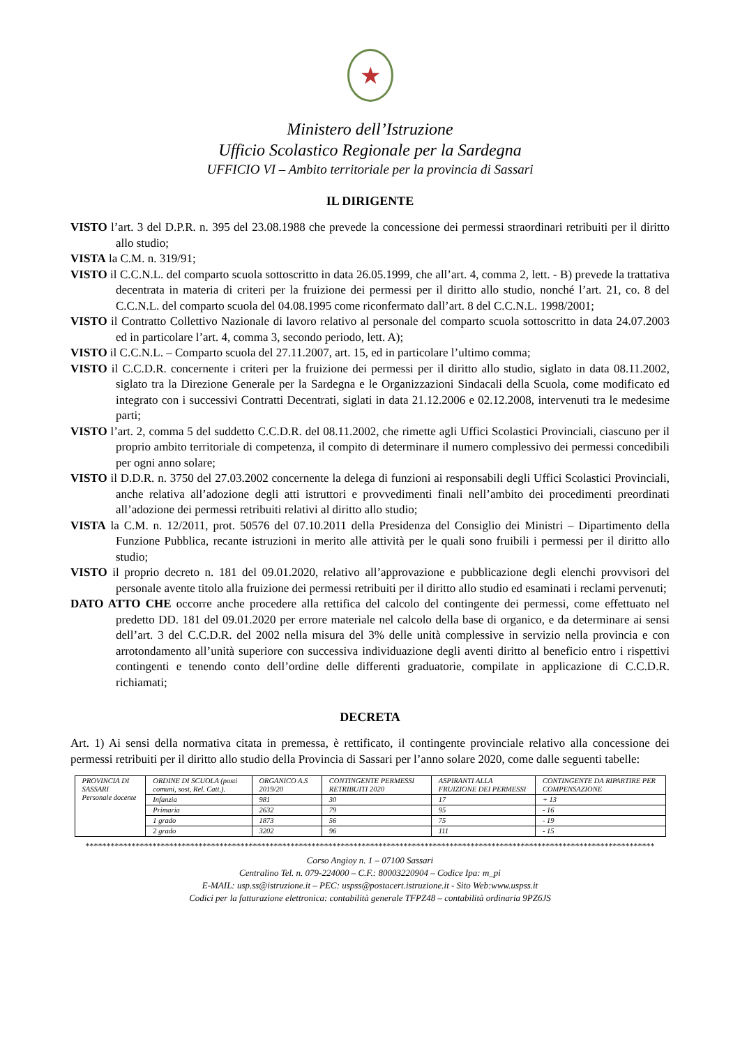★
Ministero dell’Istruzione
Ufficio Scolastico Regionale per la Sardegna
UFFICIO VI – Ambito territoriale per la provincia di Sassari
IL DIRIGENTE
VISTO l’art. 3 del D.P.R. n. 395 del 23.08.1988 che prevede la concessione dei permessi straordinari retribuiti per il diritto allo studio;
VISTA la C.M. n. 319/91;
VISTO il C.C.N.L. del comparto scuola sottoscritto in data 26.05.1999, che all’art. 4, comma 2, lett. - B) prevede la trattativa decentrata in materia di criteri per la fruizione dei permessi per il diritto allo studio, nonché l’art. 21, co. 8 del C.C.N.L. del comparto scuola del 04.08.1995 come riconfermato dall’art. 8 del C.C.N.L. 1998/2001;
VISTO il Contratto Collettivo Nazionale di lavoro relativo al personale del comparto scuola sottoscritto in data 24.07.2003 ed in particolare l’art. 4, comma 3, secondo periodo, lett. A);
VISTO il C.C.N.L. – Comparto scuola del 27.11.2007, art. 15, ed in particolare l’ultimo comma;
VISTO il C.C.D.R. concernente i criteri per la fruizione dei permessi per il diritto allo studio, siglato in data 08.11.2002, siglato tra la Direzione Generale per la Sardegna e le Organizzazioni Sindacali della Scuola, come modificato ed integrato con i successivi Contratti Decentrati, siglati in data 21.12.2006 e 02.12.2008, intervenuti tra le medesime parti;
VISTO l’art. 2, comma 5 del suddetto C.C.D.R. del 08.11.2002, che rimette agli Uffici Scolastici Provinciali, ciascuno per il proprio ambito territoriale di competenza, il compito di determinare il numero complessivo dei permessi concedibili per ogni anno solare;
VISTO il D.D.R. n. 3750 del 27.03.2002 concernente la delega di funzioni ai responsabili degli Uffici Scolastici Provinciali, anche relativa all’adozione degli atti istruttori e provvedimenti finali nell’ambito dei procedimenti preordinati all’adozione dei permessi retribuiti relativi al diritto allo studio;
VISTA la C.M. n. 12/2011, prot. 50576 del 07.10.2011 della Presidenza del Consiglio dei Ministri – Dipartimento della Funzione Pubblica, recante istruzioni in merito alle attività per le quali sono fruibili i permessi per il diritto allo studio;
VISTO il proprio decreto n. 181 del 09.01.2020, relativo all’approvazione e pubblicazione degli elenchi provvisori del personale avente titolo alla fruizione dei permessi retribuiti per il diritto allo studio ed esaminati i reclami pervenuti;
DATO ATTO CHE occorre anche procedere alla rettifica del calcolo del contingente dei permessi, come effettuato nel predetto DD. 181 del 09.01.2020 per errore materiale nel calcolo della base di organico, e da determinare ai sensi dell’art. 3 del C.C.D.R. del 2002 nella misura del 3% delle unità complessive in servizio nella provincia e con arrotondamento all’unità superiore con successiva individuazione degli aventi diritto al beneficio entro i rispettivi contingenti e tenendo conto dell’ordine delle differenti graduatorie, compilate in applicazione di C.C.D.R. richiamati;
DECRETA
Art. 1) Ai sensi della normativa citata in premessa, è rettificato, il contingente provinciale relativo alla concessione dei permessi retribuiti per il diritto allo studio della Provincia di Sassari per l’anno solare 2020, come dalle seguenti tabelle:
| PROVINCIA DI SASSARI Personale docente | ORDINE DI SCUOLA (posti comuni, sost, Rel. Catt.). | ORGANICO A.S 2019/20 | CONTINGENTE PERMESSI RETRIBUITI 2020 | ASPIRANTI ALLA FRUIZIONE DEI PERMESSI | CONTINGENTE DA RIPARTIRE PER COMPENSAZIONE |
| | Infanzia | 981 | 30 | 17 | + 13 |
| | Primaria | 2632 | 79 | 95 | - 16 |
| | 1 grado | 1873 | 56 | 75 | - 19 |
| | 2 grado | 3202 | 96 | 111 | - 15 |
****************************************************************************************************************************************
Corso Angioy n. 1 – 07100 Sassari
Centralino Tel. n. 079-224000 – C.F.: 80003220904 – Codice Ipa: m_pi
E-MAIL: usp.ss@istruzione.it – PEC: uspss@postacert.istruzione.it - Sito Web:www.uspss.it
Codici per la fatturazione elettronica: contabilità generale TFPZ48 – contabilità ordinaria 9PZ6JS